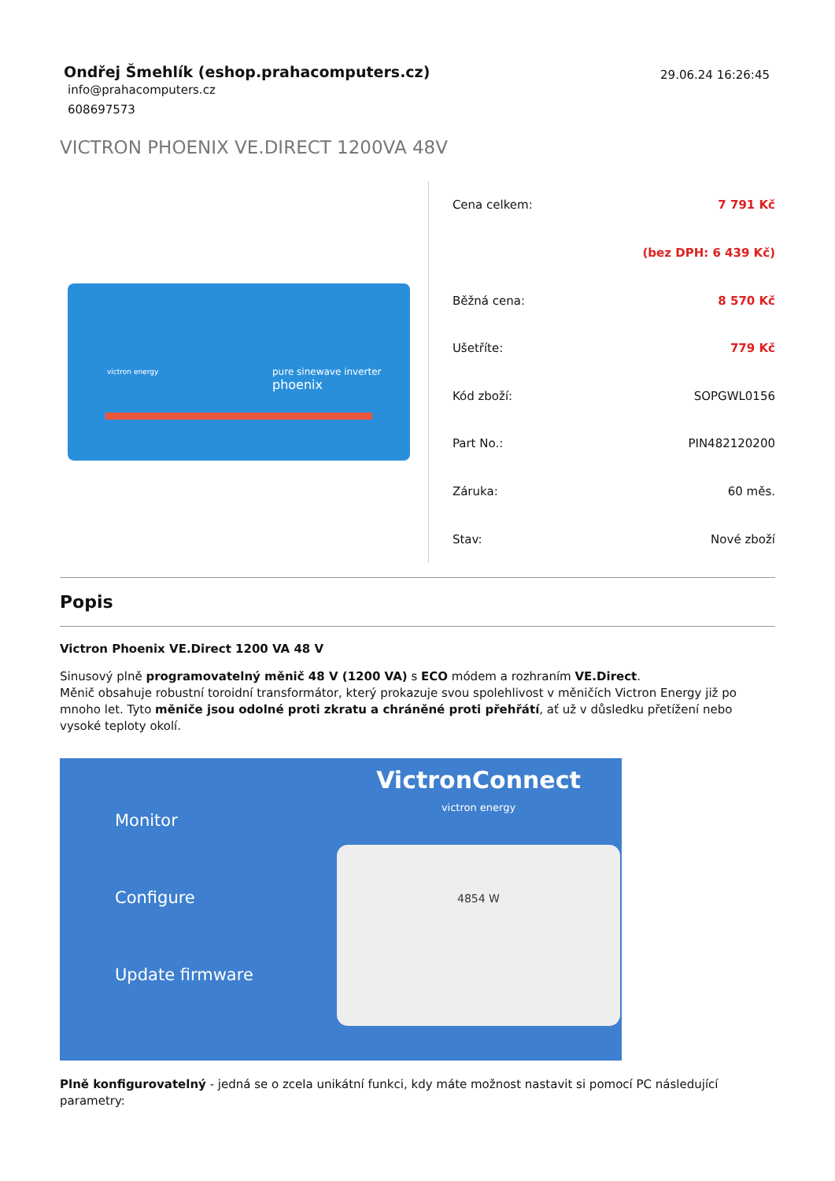Ondřej Šmehlík (eshop.prahacomputers.cz)
info@prahacomputers.cz
608697573
29.06.24 16:26:45
VICTRON PHOENIX VE.DIRECT 1200VA 48V
victron energy
pure sinewave inverter
phoenix
| Cena celkem: | 7 791 Kč |
| | (bez DPH: 6 439 Kč) |
| Běžná cena: | 8 570 Kč |
| Ušetříte: | 779 Kč |
| Kód zboží: | SOPGWL0156 |
| Part No.: | PIN482120200 |
| Záruka: | 60 měs. |
| Stav: | Nové zboží |
Popis
Victron Phoenix VE.Direct 1200 VA 48 V
Sinusový plně programovatelný měnič 48 V (1200 VA) s ECO módem a rozhraním VE.Direct.
Měnič obsahuje robustní toroidní transformátor, který prokazuje svou spolehlivost v měničích Victron Energy již po mnoho let. Tyto měniče jsou odolné proti zkratu a chráněné proti přehřátí, ať už v důsledku přetížení nebo vysoké teploty okolí.
Monitor
Configure
Update firmware
VictronConnect
victron energy
4854 W
Plně konfigurovatelný - jedná se o zcela unikátní funkci, kdy máte možnost nastavit si pomocí PC následující parametry: